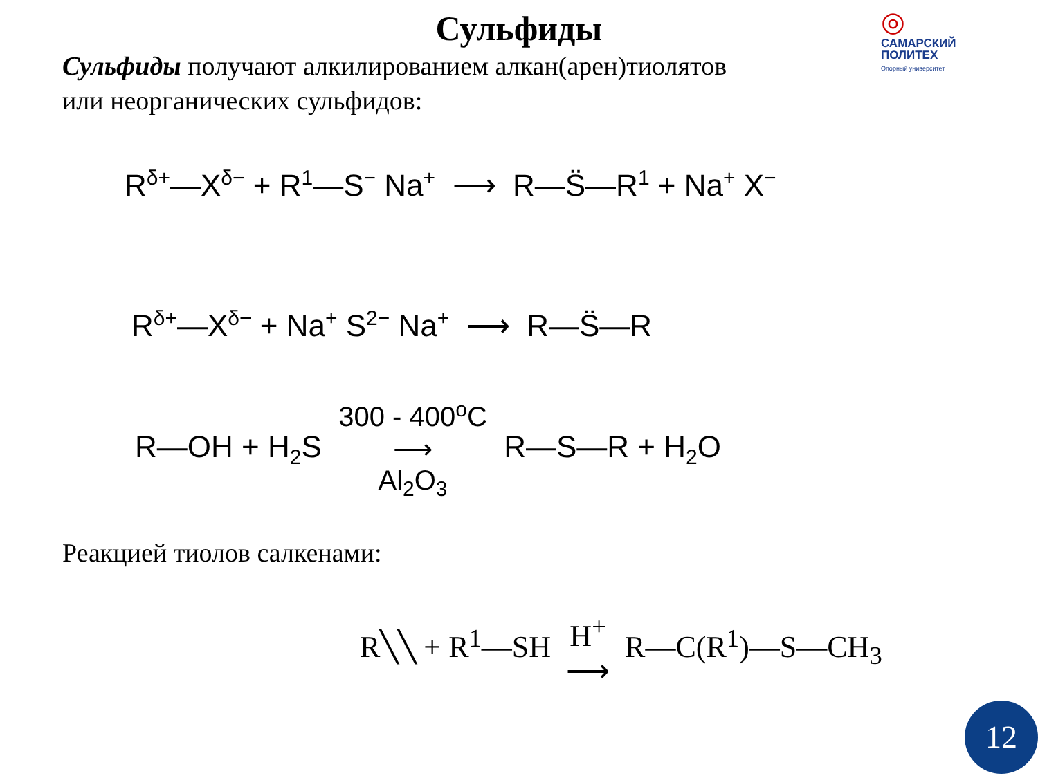◎
САМАРСКИЙ
ПОЛИТЕХ
Опорный университет
Сульфиды
Сульфиды получают алкилированием алкан(арен)тиолятов
или неорганических сульфидов:
R<sup>δ+</sup>—X<sup>δ−</sup> + R<sup>1</sup>—S<sup>−</sup> Na<sup>+</sup> ⟶ R—S̈—R<sup>1</sup> + Na<sup>+</sup> X<sup>−</sup>
R<sup>δ+</sup>—X<sup>δ−</sup> + Na<sup>+</sup> S<sup>2−</sup> Na<sup>+</sup> ⟶ R—S̈—R
R—OH + H<sub>2</sub>S 300 - 400<sup>o</sup>C
⟶
Al<sub>2</sub>O<sub>3</sub> R—S—R + H<sub>2</sub>O
Реакцией тиолов салкенами:
R╲╲ + R<sup>1</sup>—SH H<sup>+</sup>
⟶ R—C(R<sup>1</sup>)—S—CH<sub>3</sub>
12